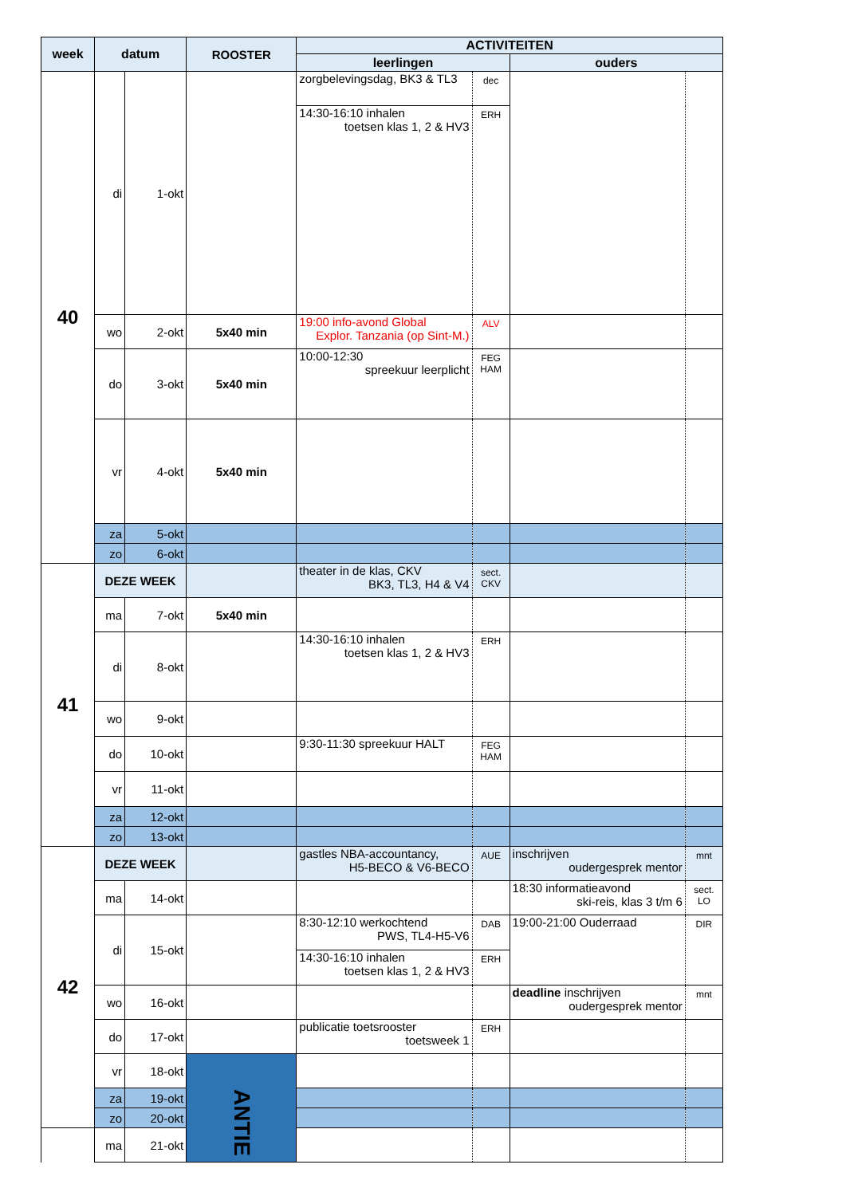| week | datum | | ROOSTER | ACTIVITEITEN | | | |
| --- | --- | --- | --- | --- | --- | --- | --- |
| | | | | leerlingen | | ouders | |
| 40 | di | 1-okt | | zorgbelevingsdag, BK3 & TL3 | dec | | |
| | | | | 14:30-16:10 inhalen toetsen klas 1, 2 & HV3 | ERH | | |
| | wo | 2-okt | 5x40 min | 19:00 info-avond Global Explor. Tanzania (op Sint-M.) | ALV | | |
| | do | 3-okt | 5x40 min | 10:00-12:30 spreekuur leerplicht | FEG HAM | | |
| | vr | 4-okt | 5x40 min | | | | |
| | za | 5-okt | | | | | |
| | zo | 6-okt | | | | | |
| 41 | DEZE WEEK | | | theater in de klas, CKV BK3, TL3, H4 & V4 | sect. CKV | | |
| | ma | 7-okt | 5x40 min | | | | |
| | di | 8-okt | | 14:30-16:10 inhalen toetsen klas 1, 2 & HV3 | ERH | | |
| | wo | 9-okt | | | | | |
| | do | 10-okt | | 9:30-11:30 spreekuur HALT | FEG HAM | | |
| | vr | 11-okt | | | | | |
| | za | 12-okt | | | | | |
| | zo | 13-okt | | | | | |
| 42 | DEZE WEEK | | | gastles NBA-accountancy, H5-BECO & V6-BECO | AUE | inschrijven oudergesprek mentor | mnt |
| | ma | 14-okt | | | | 18:30 informatieavond ski-reis, klas 3 t/m 6 | sect. LO |
| | di | 15-okt | | 8:30-12:10 werkochtend PWS, TL4-H5-V6 | DAB | 19:00-21:00 Ouderraad | DIR |
| | | | | 14:30-16:10 inhalen toetsen klas 1, 2 & HV3 | ERH | | |
| | wo | 16-okt | | | | deadline inschrijven oudergesprek mentor | mnt |
| | do | 17-okt | | publicatie toetsrooster toetsweek 1 | ERH | | |
| | vr | 18-okt | ANTIE | | | | |
| | za | 19-okt | | | | | |
| | zo | 20-okt | | | | | |
| | ma | 21-okt | | | | | |